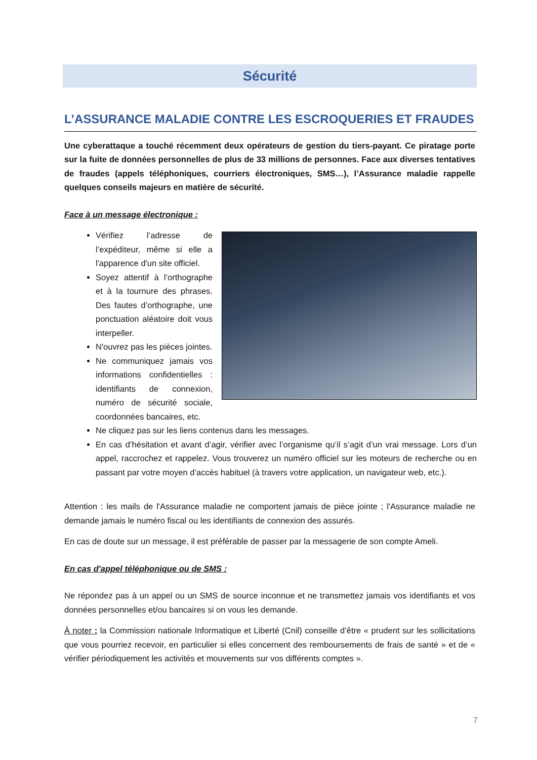Sécurité
L’ASSURANCE MALADIE CONTRE LES ESCROQUERIES ET FRAUDES
Une cyberattaque a touché récemment deux opérateurs de gestion du tiers-payant. Ce piratage porte sur la fuite de données personnelles de plus de 33 millions de personnes. Face aux diverses tentatives de fraudes (appels téléphoniques, courriers électroniques, SMS…), l’Assurance maladie rappelle quelques conseils majeurs en matière de sécurité.
Face à un message électronique :
Vérifiez l’adresse de l’expéditeur, même si elle a l'apparence d'un site officiel.
Soyez attentif à l’orthographe et à la tournure des phrases. Des fautes d’orthographe, une ponctuation aléatoire doit vous interpeller.
N'ouvrez pas les pièces jointes.
Ne communiquez jamais vos informations confidentielles : identifiants de connexion, numéro de sécurité sociale, coordonnées bancaires, etc.
Ne cliquez pas sur les liens contenus dans les messages.
En cas d’hésitation et avant d’agir, vérifier avec l’organisme qu’il s’agit d’un vrai message. Lors d’un appel, raccrochez et rappelez. Vous trouverez un numéro officiel sur les moteurs de recherche ou en passant par votre moyen d’accès habituel (à travers votre application, un navigateur web, etc.).
Attention : les mails de l'Assurance maladie ne comportent jamais de pièce jointe ; l'Assurance maladie ne demande jamais le numéro fiscal ou les identifiants de connexion des assurés.
En cas de doute sur un message, il est préférable de passer par la messagerie de son compte Ameli.
En cas d'appel téléphonique ou de SMS :
Ne répondez pas à un appel ou un SMS de source inconnue et ne transmettez jamais vos identifiants et vos données personnelles et/ou bancaires si on vous les demande.
À noter : la Commission nationale Informatique et Liberté (Cnil) conseille d’être « prudent sur les sollicitations que vous pourriez recevoir, en particulier si elles concernent des remboursements de frais de santé » et de « vérifier périodiquement les activités et mouvements sur vos différents comptes ».
7